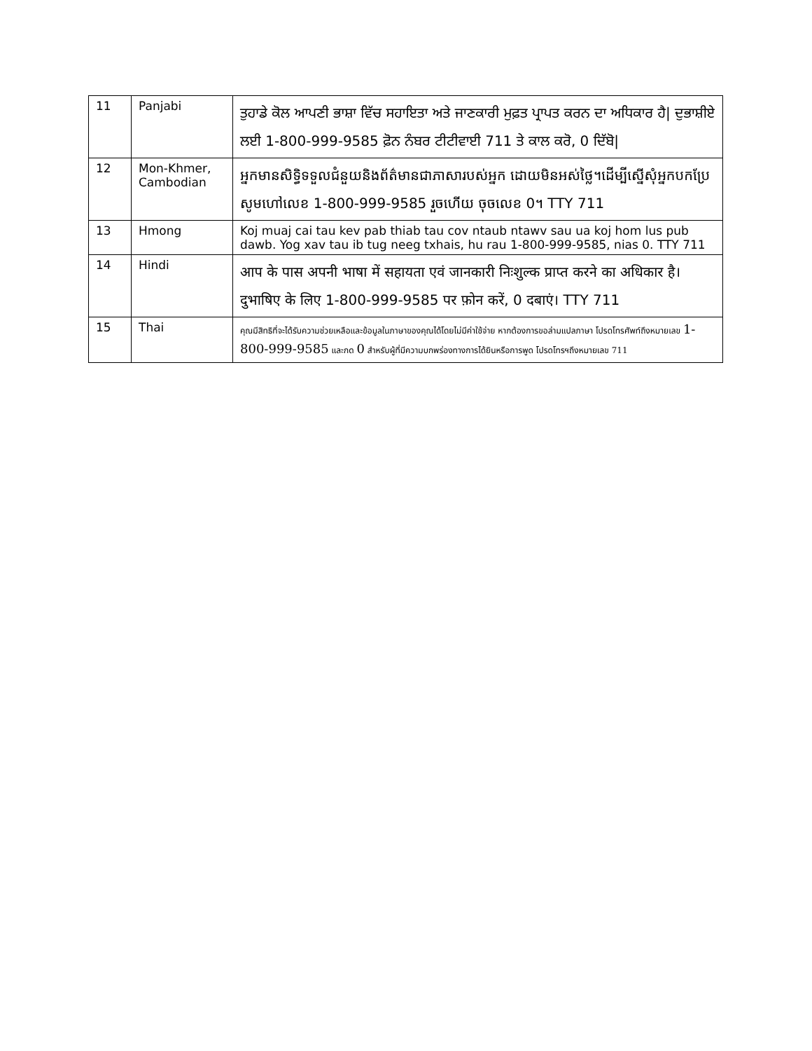| 11 | Panjabi | ਤੁਹਾਡੇ ਕੋਲ ਆਪਣੀ ਭਾਸ਼ਾ ਵਿੱਚ ਸਹਾਇਤਾ ਅਤੇ ਜਾਣਕਾਰੀ ਮੁਫ਼ਤ ਪ੍ਰਾਪਤ ਕਰਨ ਦਾ ਅਧਿਕਾਰ ਹੈ/ ਦੁਭਾਸ਼ੀਏ ਲਈ 1-800-999-9585 ਫ਼ੋਨ ਨੰਬਰ ਟੀਟੀਵਾਈ 711 ਤੇ ਕਾਲ ਕਰੋ, 0 ਦਿੱਬੋ/ |
| 12 | Mon-Khmer, Cambodian | អ្នកមានសិទ្ធិទទួលជំនួយនិងព័ត៌មានជាភាសារបស់អ្នក ដោយមិនអស់ថ្លៃ។ដើម្បីស្នើសុំអ្នកបកប្រែ សូមហៅលេខ 1-800-999-9585 រួចហើយ ចុចលេខ 0។ TTY 711 |
| 13 | Hmong | Koj muaj cai tau kev pab thiab tau cov ntaub ntawv sau ua koj hom lus pub dawb. Yog xav tau ib tug neeg txhais, hu rau 1-800-999-9585, nias 0. TTY 711 |
| 14 | Hindi | आप के पास अपनी भाषा में सहायता एवं जानकारी निःशुल्क प्राप्त करने का अधिकार है। दुभाषिए के लिए 1-800-999-9585 पर फ़ोन करें, 0 दबाएं। TTY 711 |
| 15 | Thai | คุณมีสิทธิที่จะได้รับความช่วยเหลือและข้อมูลในภาษาของคุณได้โดยไม่มีค่าใช้จ่าย หากต้องการขอล่ามแปลภาษา โปรดโทรศัพท์ถึงหมายเลข 1-800-999-9585 และกด 0 สำหรับผู้ที่มีความบกพร่องทางการได้ยินหรือการพูด โปรดโทรฯถึงหมายเลข 711 |